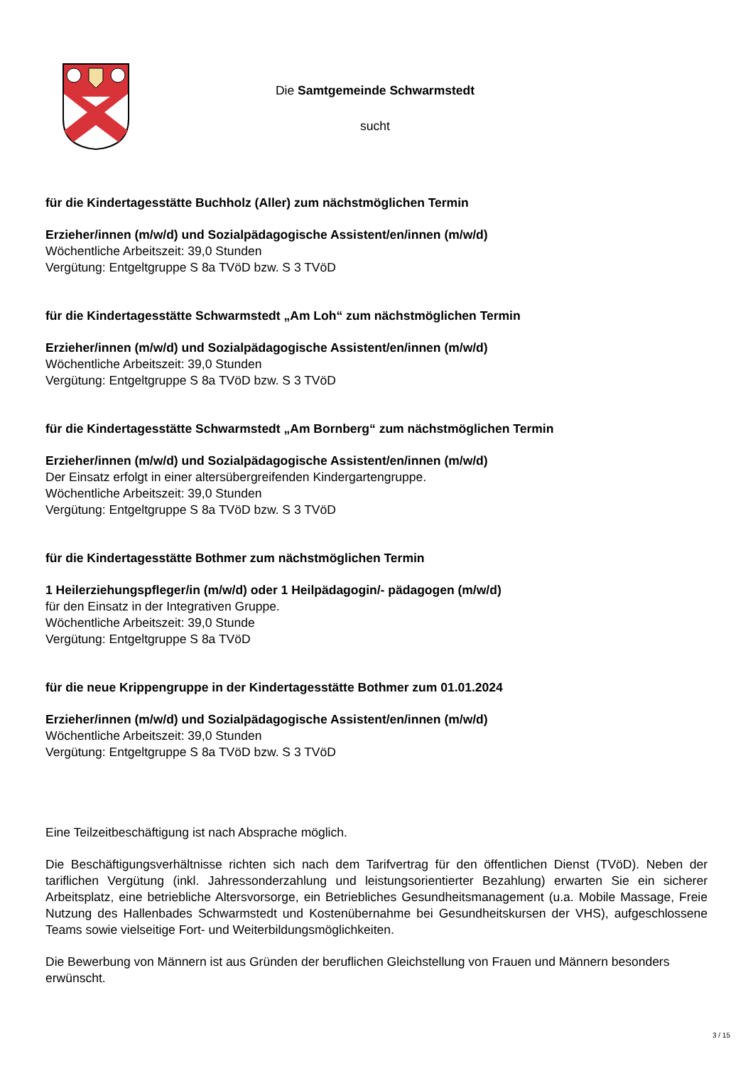Die Samtgemeinde Schwarmstedt
sucht
für die Kindertagesstätte Buchholz (Aller) zum nächstmöglichen Termin
Erzieher/innen (m/w/d) und Sozialpädagogische Assistent/en/innen (m/w/d)
Wöchentliche Arbeitszeit: 39,0 Stunden
Vergütung: Entgeltgruppe S 8a TVöD bzw. S 3 TVöD
für die Kindertagesstätte Schwarmstedt „Am Loh“ zum nächstmöglichen Termin
Erzieher/innen (m/w/d) und Sozialpädagogische Assistent/en/innen (m/w/d)
Wöchentliche Arbeitszeit: 39,0 Stunden
Vergütung: Entgeltgruppe S 8a TVöD bzw. S 3 TVöD
für die Kindertagesstätte Schwarmstedt „Am Bornberg“ zum nächstmöglichen Termin
Erzieher/innen (m/w/d) und Sozialpädagogische Assistent/en/innen (m/w/d)
Der Einsatz erfolgt in einer altersübergreifenden Kindergartengruppe.
Wöchentliche Arbeitszeit: 39,0 Stunden
Vergütung: Entgeltgruppe S 8a TVöD bzw. S 3 TVöD
für die Kindertagesstätte Bothmer zum nächstmöglichen Termin
1 Heilerziehungspfleger/in (m/w/d) oder 1 Heilpädagogin/- pädagogen (m/w/d)
für den Einsatz in der Integrativen Gruppe.
Wöchentliche Arbeitszeit: 39,0 Stunde
Vergütung: Entgeltgruppe S 8a TVöD
für die neue Krippengruppe in der Kindertagesstätte Bothmer zum 01.01.2024
Erzieher/innen (m/w/d) und Sozialpädagogische Assistent/en/innen (m/w/d)
Wöchentliche Arbeitszeit: 39,0 Stunden
Vergütung: Entgeltgruppe S 8a TVöD bzw. S 3 TVöD
Eine Teilzeitbeschäftigung ist nach Absprache möglich.
Die Beschäftigungsverhältnisse richten sich nach dem Tarifvertrag für den öffentlichen Dienst (TVöD). Neben der tariflichen Vergütung (inkl. Jahressonderzahlung und leistungsorientierter Bezahlung) erwarten Sie ein sicherer Arbeitsplatz, eine betriebliche Altersvorsorge, ein Betriebliches Gesundheitsmanagement (u.a. Mobile Massage, Freie Nutzung des Hallenbades Schwarmstedt und Kostenübernahme bei Gesundheitskursen der VHS), aufgeschlossene Teams sowie vielseitige Fort- und Weiterbildungsmöglichkeiten.
Die Bewerbung von Männern ist aus Gründen der beruflichen Gleichstellung von Frauen und Männern besonders erwünscht.
3 / 15